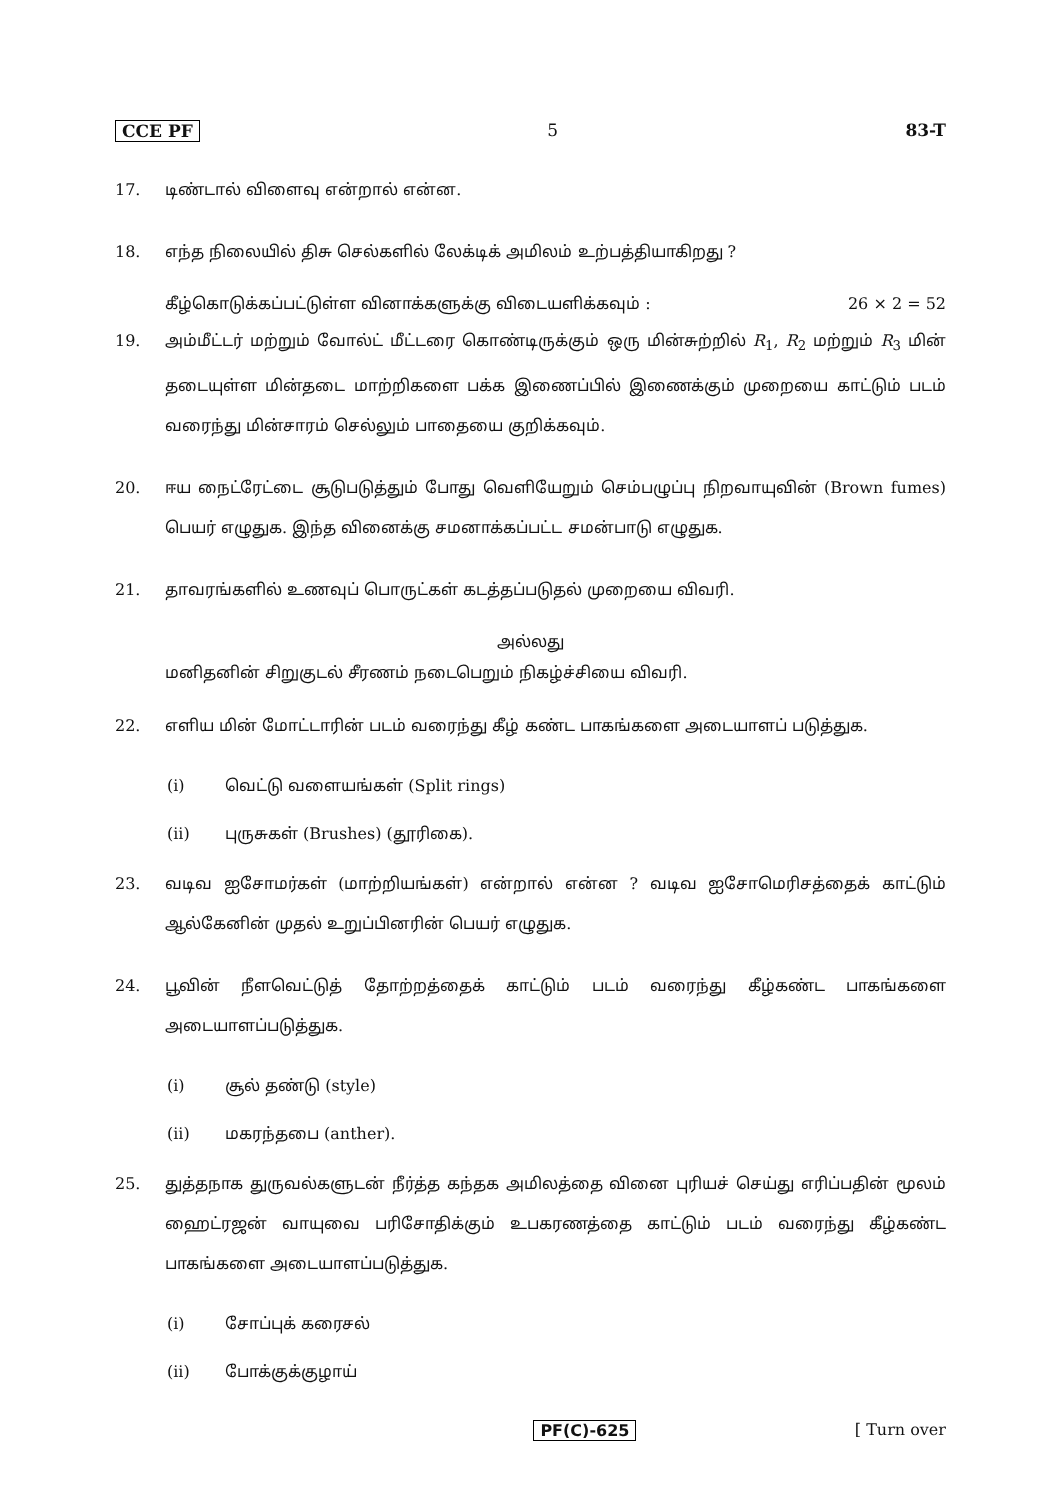CCE PF 5 83-T
17. டிண்டால் விளைவு என்றால் என்ன.
18. எந்த நிலையில் திசு செல்களில் லேக்டிக் அமிலம் உற்பத்தியாகிறது ?
கீழ்கொடுக்கப்பட்டுள்ள வினாக்களுக்கு விடையளிக்கவும் : 26 × 2 = 52
19. அம்மீட்டர் மற்றும் வோல்ட் மீட்டரை கொண்டிருக்கும் ஒரு மின்சுற்றில் R<sub>1</sub>, R<sub>2</sub> மற்றும் R<sub>3</sub> மின் தடையுள்ள மின்தடை மாற்றிகளை பக்க இணைப்பில் இணைக்கும் முறையை காட்டும் படம் வரைந்து மின்சாரம் செல்லும் பாதையை குறிக்கவும்.
20. ஈய நைட்ரேட்டை சூடுபடுத்தும் போது வெளியேறும் செம்பழுப்பு நிறவாயுவின் (Brown fumes) பெயர் எழுதுக. இந்த வினைக்கு சமனாக்கப்பட்ட சமன்பாடு எழுதுக.
21. தாவரங்களில் உணவுப் பொருட்கள் கடத்தப்படுதல் முறையை விவரி.
அல்லது
மனிதனின் சிறுகுடல் சீரணம் நடைபெறும் நிகழ்ச்சியை விவரி.
22. எளிய மின் மோட்டாரின் படம் வரைந்து கீழ் கண்ட பாகங்களை அடையாளப் படுத்துக.
(i) வெட்டு வளையங்கள் (Split rings)
(ii) புருசுகள் (Brushes) (தூரிகை).
23. வடிவ ஐசோமர்கள் (மாற்றியங்கள்) என்றால் என்ன ? வடிவ ஐசோமெரிசத்தைக் காட்டும் ஆல்கேனின் முதல் உறுப்பினரின் பெயர் எழுதுக.
24. பூவின் நீளவெட்டுத் தோற்றத்தைக் காட்டும் படம் வரைந்து கீழ்கண்ட பாகங்களை அடையாளப்படுத்துக.
(i) சூல் தண்டு (style)
(ii) மகரந்தபை (anther).
25. துத்தநாக துருவல்களுடன் நீர்த்த கந்தக அமிலத்தை வினை புரியச் செய்து எரிப்பதின் மூலம் ஹைட்ரஜன் வாயுவை பரிசோதிக்கும் உபகரணத்தை காட்டும் படம் வரைந்து கீழ்கண்ட பாகங்களை அடையாளப்படுத்துக.
(i) சோப்புக் கரைசல்
(ii) போக்குக்குழாய்
PF(C)-625 [ Turn over